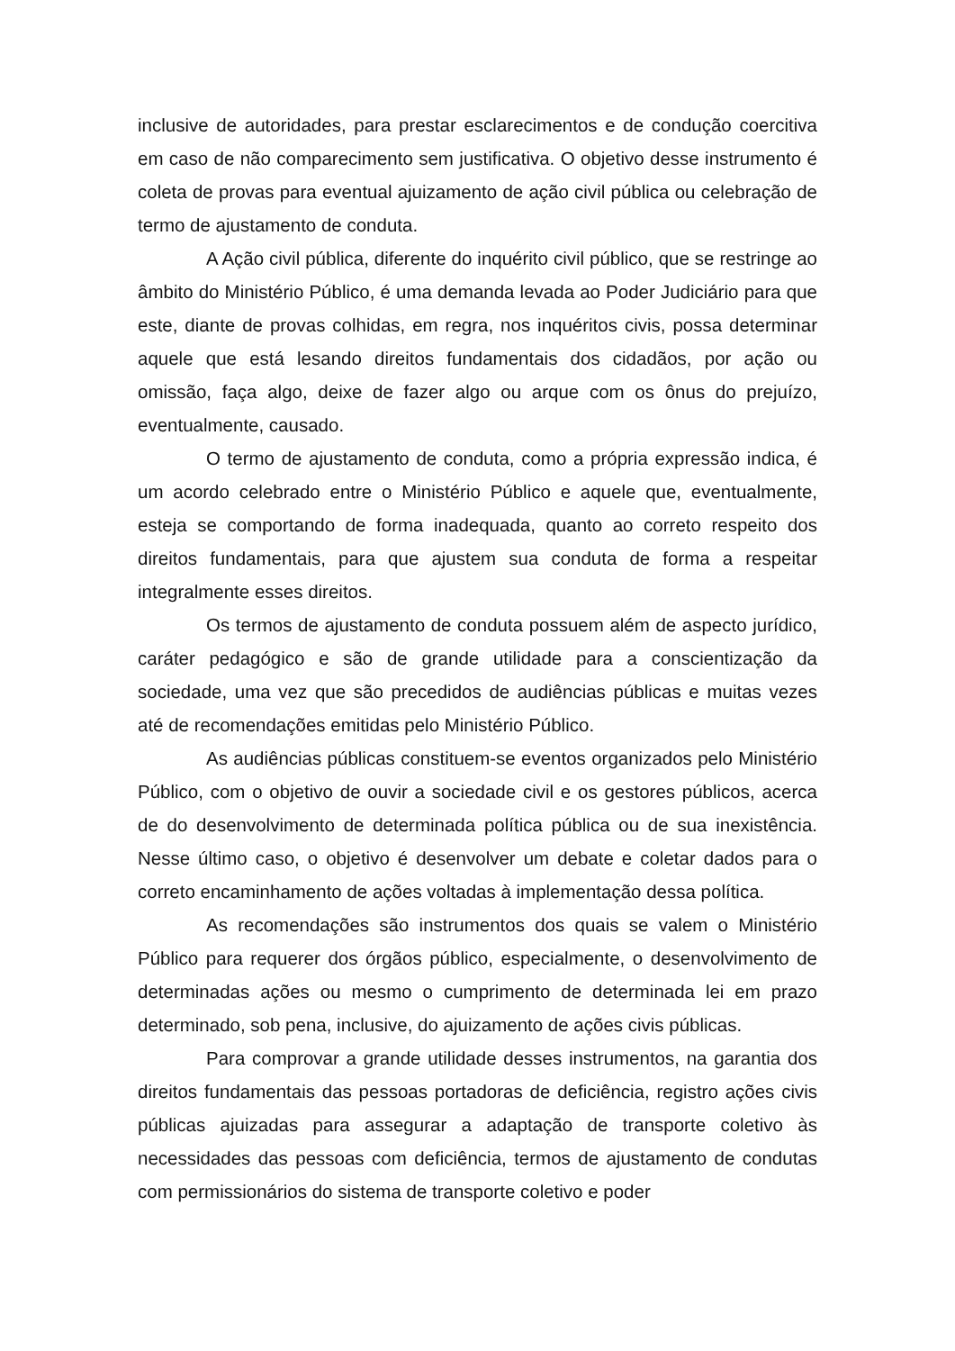inclusive de autoridades, para prestar esclarecimentos e de condução coercitiva em caso de não comparecimento sem justificativa. O objetivo desse instrumento é coleta de provas para eventual ajuizamento de ação civil pública ou celebração de termo de ajustamento de conduta.
A Ação civil pública, diferente do inquérito civil público, que se restringe ao âmbito do Ministério Público, é uma demanda levada ao Poder Judiciário para que este, diante de provas colhidas, em regra, nos inquéritos civis, possa determinar aquele que está lesando direitos fundamentais dos cidadãos, por ação ou omissão, faça algo, deixe de fazer algo ou arque com os ônus do prejuízo, eventualmente, causado.
O termo de ajustamento de conduta, como a própria expressão indica, é um acordo celebrado entre o Ministério Público e aquele que, eventualmente, esteja se comportando de forma inadequada, quanto ao correto respeito dos direitos fundamentais, para que ajustem sua conduta de forma a respeitar integralmente esses direitos.
Os termos de ajustamento de conduta possuem além de aspecto jurídico, caráter pedagógico e são de grande utilidade para a conscientização da sociedade, uma vez que são precedidos de audiências públicas e muitas vezes até de recomendações emitidas pelo Ministério Público.
As audiências públicas constituem-se eventos organizados pelo Ministério Público, com o objetivo de ouvir a sociedade civil e os gestores públicos, acerca de do desenvolvimento de determinada política pública ou de sua inexistência. Nesse último caso, o objetivo é desenvolver um debate e coletar dados para o correto encaminhamento de ações voltadas à implementação dessa política.
As recomendações são instrumentos dos quais se valem o Ministério Público para requerer dos órgãos público, especialmente, o desenvolvimento de determinadas ações ou mesmo o cumprimento de determinada lei em prazo determinado, sob pena, inclusive, do ajuizamento de ações civis públicas.
Para comprovar a grande utilidade desses instrumentos, na garantia dos direitos fundamentais das pessoas portadoras de deficiência, registro ações civis públicas ajuizadas para assegurar a adaptação de transporte coletivo às necessidades das pessoas com deficiência, termos de ajustamento de condutas com permissionários do sistema de transporte coletivo e poder